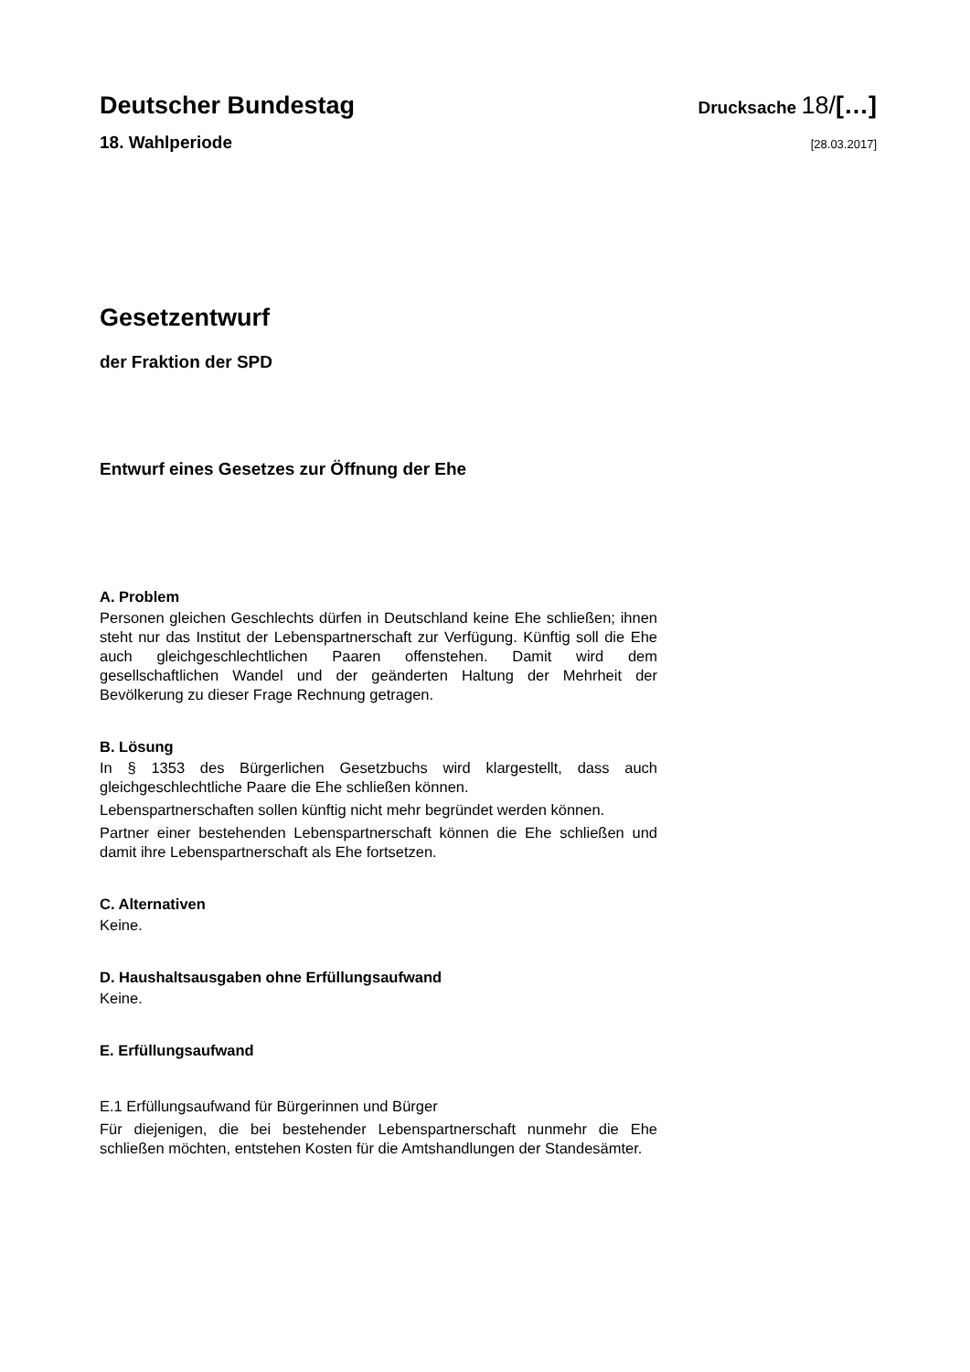Deutscher Bundestag
Drucksache 18/[…]
18. Wahlperiode
[28.03.2017]
Gesetzentwurf
der Fraktion der SPD
Entwurf eines Gesetzes zur Öffnung der Ehe
A. Problem
Personen gleichen Geschlechts dürfen in Deutschland keine Ehe schlie­ßen; ihnen steht nur das Institut der Lebenspartnerschaft zur Verfügung. Künftig soll die Ehe auch gleichgeschlechtlichen Paaren offenstehen. Da­mit wird dem gesellschaftlichen Wandel und der geänderten Haltung der Mehrheit der Bevölkerung zu dieser Frage Rechnung getragen.
B. Lösung
In § 1353 des Bürgerlichen Gesetzbuchs wird klargestellt, dass auch gleichgeschlechtliche Paare die Ehe schließen können.
Lebenspartnerschaften sollen künftig nicht mehr begründet werden kön­nen.
Partner einer bestehenden Lebenspartnerschaft können die Ehe schlie­ßen und damit ihre Lebenspartnerschaft als Ehe fortsetzen.
C. Alternativen
Keine.
D. Haushaltsausgaben ohne Erfüllungsaufwand
Keine.
E. Erfüllungsaufwand
E.1 Erfüllungsaufwand für Bürgerinnen und Bürger
Für diejenigen, die bei bestehender Lebenspartnerschaft nunmehr die Ehe schließen möchten, entstehen Kosten für die Amtshandlungen der Standesämter.